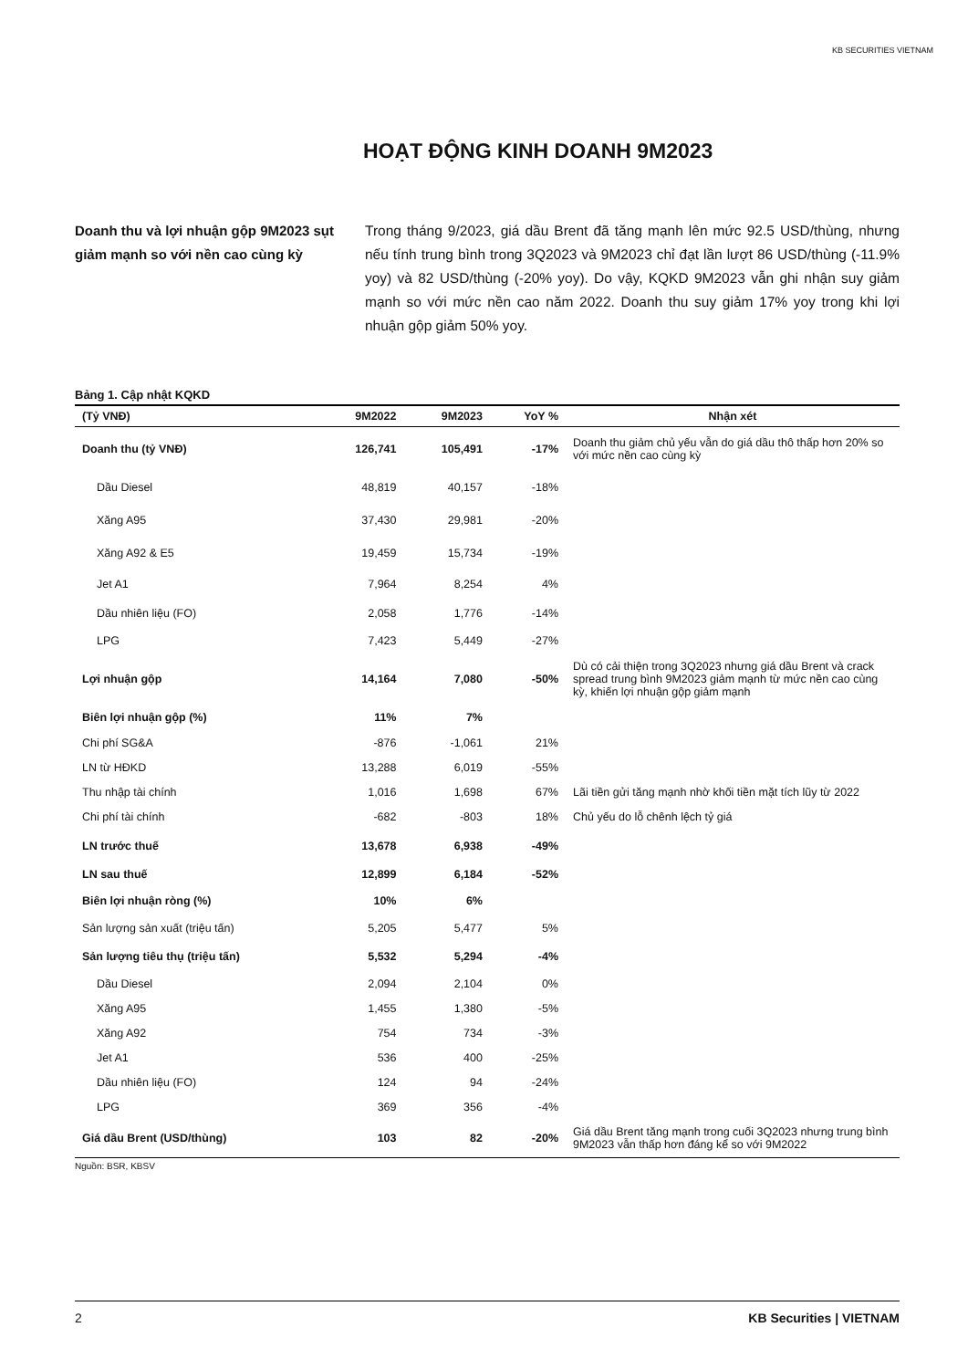KB SECURITIES VIETNAM
HOẠT ĐỘNG KINH DOANH 9M2023
Doanh thu và lợi nhuận gộp 9M2023 sụt giảm mạnh so với nền cao cùng kỳ
Trong tháng 9/2023, giá dầu Brent đã tăng mạnh lên mức 92.5 USD/thùng, nhưng nếu tính trung bình trong 3Q2023 và 9M2023 chỉ đạt lần lượt 86 USD/thùng (-11.9% yoy) và 82 USD/thùng (-20% yoy). Do vậy, KQKD 9M2023 vẫn ghi nhận suy giảm mạnh so với mức nền cao năm 2022. Doanh thu suy giảm 17% yoy trong khi lợi nhuận gộp giảm 50% yoy.
Bảng 1. Cập nhật KQKD
| (Tỷ VNĐ) | 9M2022 | 9M2023 | YoY % | Nhận xét |
| --- | --- | --- | --- | --- |
| Doanh thu (tỷ VNĐ) | 126,741 | 105,491 | -17% | Doanh thu giảm chủ yếu vẫn do giá dầu thô thấp hơn 20% so với mức nền cao cùng kỳ |
| Dầu Diesel | 48,819 | 40,157 | -18% | |
| Xăng A95 | 37,430 | 29,981 | -20% | |
| Xăng A92 & E5 | 19,459 | 15,734 | -19% | |
| Jet A1 | 7,964 | 8,254 | 4% | |
| Dầu nhiên liệu (FO) | 2,058 | 1,776 | -14% | |
| LPG | 7,423 | 5,449 | -27% | |
| Lợi nhuận gộp | 14,164 | 7,080 | -50% | Dù có cải thiện trong 3Q2023 nhưng giá dầu Brent và crack spread trung bình 9M2023 giảm mạnh từ mức nền cao cùng kỳ, khiến lợi nhuận gộp giảm mạnh |
| Biên lợi nhuận gộp (%) | 11% | 7% | | |
| Chi phí SG&A | -876 | -1,061 | 21% | |
| LN từ HĐKD | 13,288 | 6,019 | -55% | |
| Thu nhập tài chính | 1,016 | 1,698 | 67% | Lãi tiền gửi tăng mạnh nhờ khối tiền mặt tích lũy từ 2022 |
| Chi phí tài chính | -682 | -803 | 18% | Chủ yếu do lỗ chênh lệch tỷ giá |
| LN trước thuế | 13,678 | 6,938 | -49% | |
| LN sau thuế | 12,899 | 6,184 | -52% | |
| Biên lợi nhuận ròng (%) | 10% | 6% | | |
| Sản lượng sản xuất (triệu tấn) | 5,205 | 5,477 | 5% | |
| Sản lượng tiêu thụ (triệu tấn) | 5,532 | 5,294 | -4% | |
| Dầu Diesel | 2,094 | 2,104 | 0% | |
| Xăng A95 | 1,455 | 1,380 | -5% | |
| Xăng A92 | 754 | 734 | -3% | |
| Jet A1 | 536 | 400 | -25% | |
| Dầu nhiên liệu (FO) | 124 | 94 | -24% | |
| LPG | 369 | 356 | -4% | |
| Giá dầu Brent (USD/thùng) | 103 | 82 | -20% | Giá dầu Brent tăng mạnh trong cuối 3Q2023 nhưng trung bình 9M2023 vẫn thấp hơn đáng kể so với 9M2022 |
Nguồn: BSR, KBSV
2 KB Securities | VIETNAM